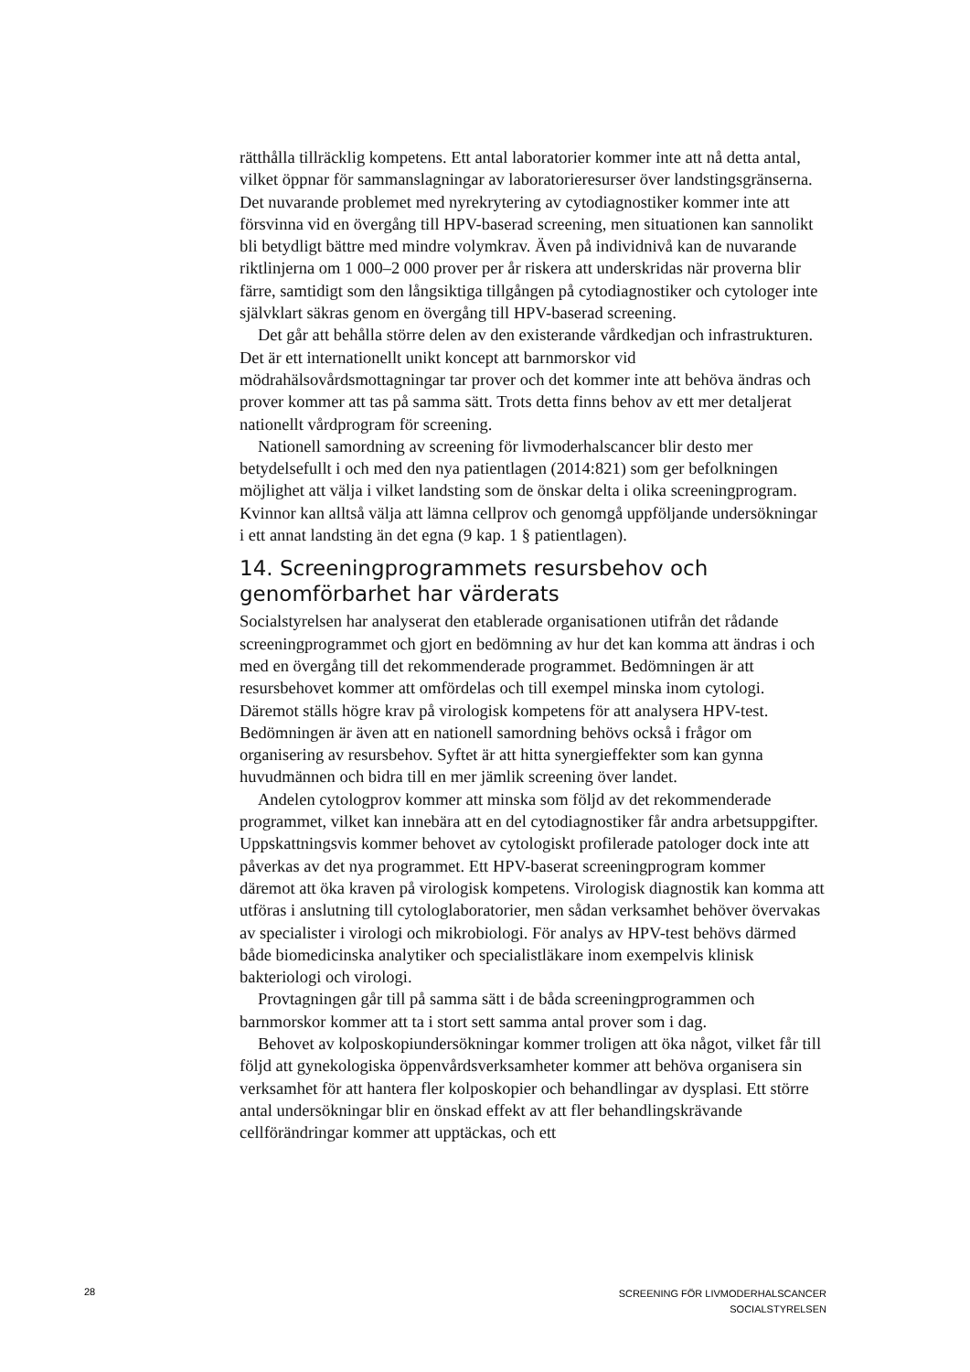rätthålla tillräcklig kompetens. Ett antal laboratorier kommer inte att nå detta antal, vilket öppnar för sammanslagningar av laboratorieresurser över landstingsgränserna. Det nuvarande problemet med nyrekrytering av cytodiagnostiker kommer inte att försvinna vid en övergång till HPV-baserad screening, men situationen kan sannolikt bli betydligt bättre med mindre volymkrav. Även på individnivå kan de nuvarande riktlinjerna om 1 000–2 000 prover per år riskera att underskridas när proverna blir färre, samtidigt som den långsiktiga tillgången på cytodiagnostiker och cytologer inte självklart säkras genom en övergång till HPV-baserad screening.
Det går att behålla större delen av den existerande vårdkedjan och infrastrukturen. Det är ett internationellt unikt koncept att barnmorskor vid mödrahälsovårdsmottagningar tar prover och det kommer inte att behöva ändras och prover kommer att tas på samma sätt. Trots detta finns behov av ett mer detaljerat nationellt vårdprogram för screening.
Nationell samordning av screening för livmoderhalscancer blir desto mer betydelsefullt i och med den nya patientlagen (2014:821) som ger befolkningen möjlighet att välja i vilket landsting som de önskar delta i olika screeningprogram. Kvinnor kan alltså välja att lämna cellprov och genomgå uppföljande undersökningar i ett annat landsting än det egna (9 kap. 1 § patientlagen).
14. Screeningprogrammets resursbehov och genomförbarhet har värderats
Socialstyrelsen har analyserat den etablerade organisationen utifrån det rådande screeningprogrammet och gjort en bedömning av hur det kan komma att ändras i och med en övergång till det rekommenderade programmet. Bedömningen är att resursbehovet kommer att omfördelas och till exempel minska inom cytologi. Däremot ställs högre krav på virologisk kompetens för att analysera HPV-test. Bedömningen är även att en nationell samordning behövs också i frågor om organisering av resursbehov. Syftet är att hitta synergieffekter som kan gynna huvudmännen och bidra till en mer jämlik screening över landet.
Andelen cytologprov kommer att minska som följd av det rekommenderade programmet, vilket kan innebära att en del cytodiagnostiker får andra arbetsuppgifter. Uppskattningsvis kommer behovet av cytologiskt profilerade patologer dock inte att påverkas av det nya programmet. Ett HPV-baserat screeningprogram kommer däremot att öka kraven på virologisk kompetens. Virologisk diagnostik kan komma att utföras i anslutning till cytologlaboratorier, men sådan verksamhet behöver övervakas av specialister i virologi och mikrobiologi. För analys av HPV-test behövs därmed både biomedicinska analytiker och specialistläkare inom exempelvis klinisk bakteriologi och virologi.
Provtagningen går till på samma sätt i de båda screeningprogrammen och barnmorskor kommer att ta i stort sett samma antal prover som i dag.
Behovet av kolposkopiundersökningar kommer troligen att öka något, vilket får till följd att gynekologiska öppenvårdsverksamheter kommer att behöva organisera sin verksamhet för att hantera fler kolposkopier och behandlingar av dysplasi. Ett större antal undersökningar blir en önskad effekt av att fler behandlingskrävande cellförändringar kommer att upptäckas, och ett
28
SCREENING FÖR LIVMODERHALSCANCER
SOCIALSTYRELSEN